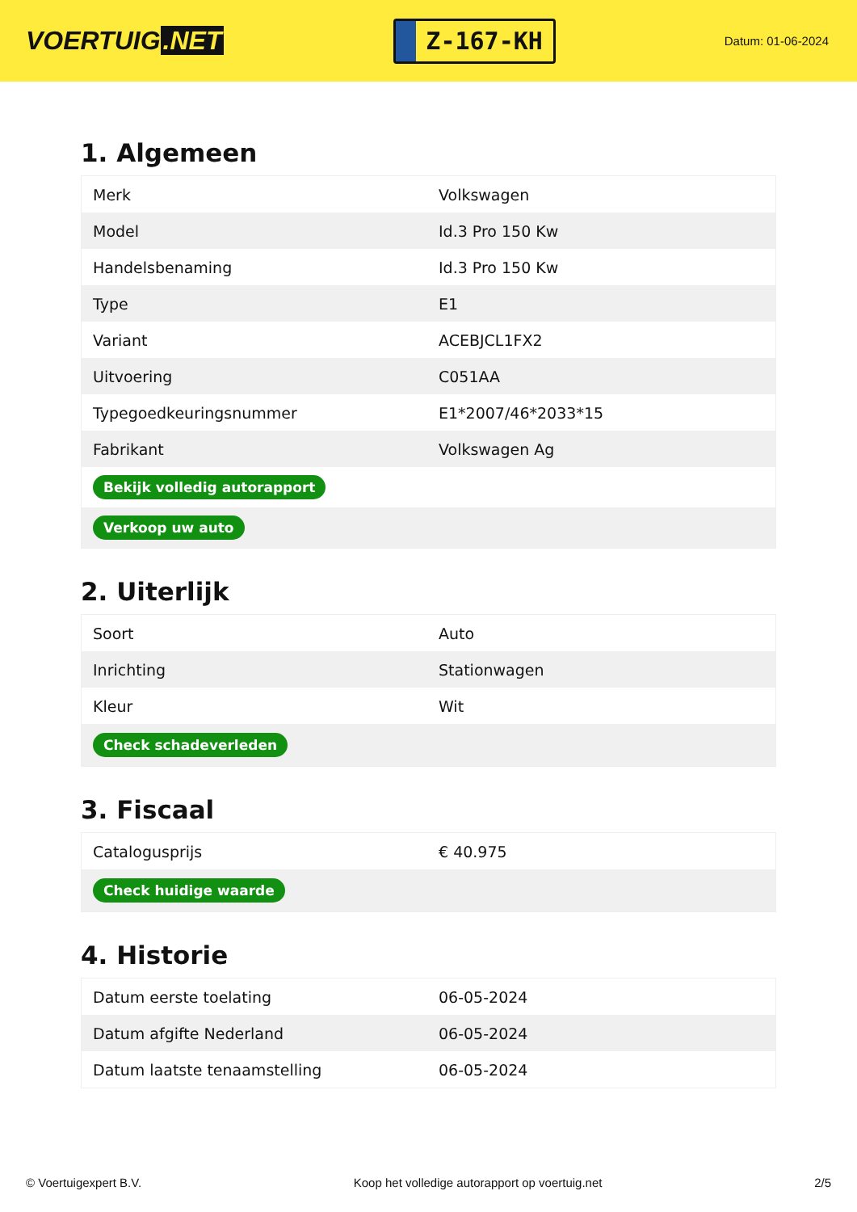VOERTUIG.NET
Z-167-KH
Datum: 01-06-2024
1. Algemeen
| Merk | Volkswagen |
| Model | Id.3 Pro 150 Kw |
| Handelsbenaming | Id.3 Pro 150 Kw |
| Type | E1 |
| Variant | ACEBJCL1FX2 |
| Uitvoering | C051AA |
| Typegoedkeuringsnummer | E1*2007/46*2033*15 |
| Fabrikant | Volkswagen Ag |
| Bekijk volledig autorapport | |
| Verkoop uw auto | |
2. Uiterlijk
| Soort | Auto |
| Inrichting | Stationwagen |
| Kleur | Wit |
| Check schadeverleden | |
3. Fiscaal
| Catalogusprijs | € 40.975 |
| Check huidige waarde | |
4. Historie
| Datum eerste toelating | 06-05-2024 |
| Datum afgifte Nederland | 06-05-2024 |
| Datum laatste tenaamstelling | 06-05-2024 |
© Voertuigexpert B.V. Koop het volledige autorapport op voertuig.net 2/5